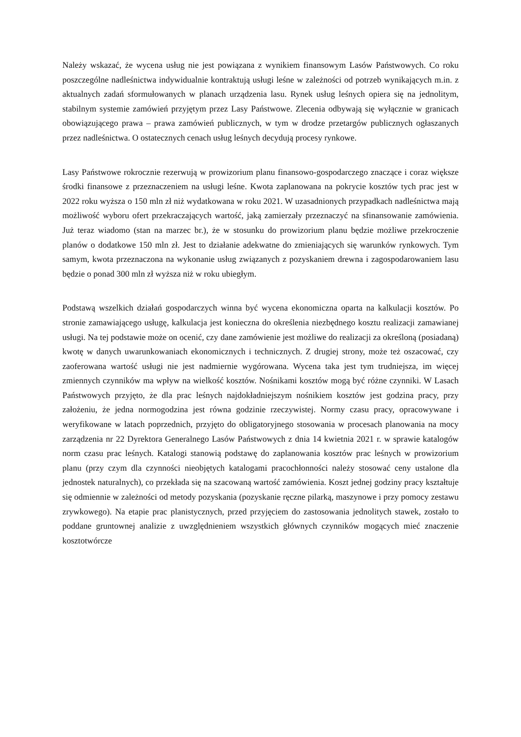Należy wskazać, że wycena usług nie jest powiązana z wynikiem finansowym Lasów Państwowych. Co roku poszczególne nadleśnictwa indywidualnie kontraktują usługi leśne w zależności od potrzeb wynikających m.in. z aktualnych zadań sformułowanych w planach urządzenia lasu. Rynek usług leśnych opiera się na jednolitym, stabilnym systemie zamówień przyjętym przez Lasy Państwowe. Zlecenia odbywają się wyłącznie w granicach obowiązującego prawa – prawa zamówień publicznych, w tym w drodze przetargów publicznych ogłaszanych przez nadleśnictwa. O ostatecznych cenach usług leśnych decydują procesy rynkowe.
Lasy Państwowe rokrocznie rezerwują w prowizorium planu finansowo-gospodarczego znaczące i coraz większe środki finansowe z przeznaczeniem na usługi leśne. Kwota zaplanowana na pokrycie kosztów tych prac jest w 2022 roku wyższa o 150 mln zł niż wydatkowana w roku 2021. W uzasadnionych przypadkach nadleśnictwa mają możliwość wyboru ofert przekraczających wartość, jaką zamierzały przeznaczyć na sfinansowanie zamówienia. Już teraz wiadomo (stan na marzec br.), że w stosunku do prowizorium planu będzie możliwe przekroczenie planów o dodatkowe 150 mln zł. Jest to działanie adekwatne do zmieniających się warunków rynkowych. Tym samym, kwota przeznaczona na wykonanie usług związanych z pozyskaniem drewna i zagospodarowaniem lasu będzie o ponad 300 mln zł wyższa niż w roku ubiegłym.
Podstawą wszelkich działań gospodarczych winna być wycena ekonomiczna oparta na kalkulacji kosztów. Po stronie zamawiającego usługę, kalkulacja jest konieczna do określenia niezbędnego kosztu realizacji zamawianej usługi. Na tej podstawie może on ocenić, czy dane zamówienie jest możliwe do realizacji za określoną (posiadaną) kwotę w danych uwarunkowaniach ekonomicznych i technicznych. Z drugiej strony, może też oszacować, czy zaoferowana wartość usługi nie jest nadmiernie wygórowana. Wycena taka jest tym trudniejsza, im więcej zmiennych czynników ma wpływ na wielkość kosztów. Nośnikami kosztów mogą być różne czynniki. W Lasach Państwowych przyjęto, że dla prac leśnych najdokładniejszym nośnikiem kosztów jest godzina pracy, przy założeniu, że jedna normogodzina jest równa godzinie rzeczywistej. Normy czasu pracy, opracowywane i weryfikowane w latach poprzednich, przyjęto do obligatoryjnego stosowania w procesach planowania na mocy zarządzenia nr 22 Dyrektora Generalnego Lasów Państwowych z dnia 14 kwietnia 2021 r. w sprawie katalogów norm czasu prac leśnych. Katalogi stanowią podstawę do zaplanowania kosztów prac leśnych w prowizorium planu (przy czym dla czynności nieobjętych katalogami pracochłonności należy stosować ceny ustalone dla jednostek naturalnych), co przekłada się na szacowaną wartość zamówienia. Koszt jednej godziny pracy kształtuje się odmiennie w zależności od metody pozyskania (pozyskanie ręczne pilarką, maszynowe i przy pomocy zestawu zrywkowego). Na etapie prac planistycznych, przed przyjęciem do zastosowania jednolitych stawek, zostało to poddane gruntownej analizie z uwzględnieniem wszystkich głównych czynników mogących mieć znaczenie kosztotwórcze